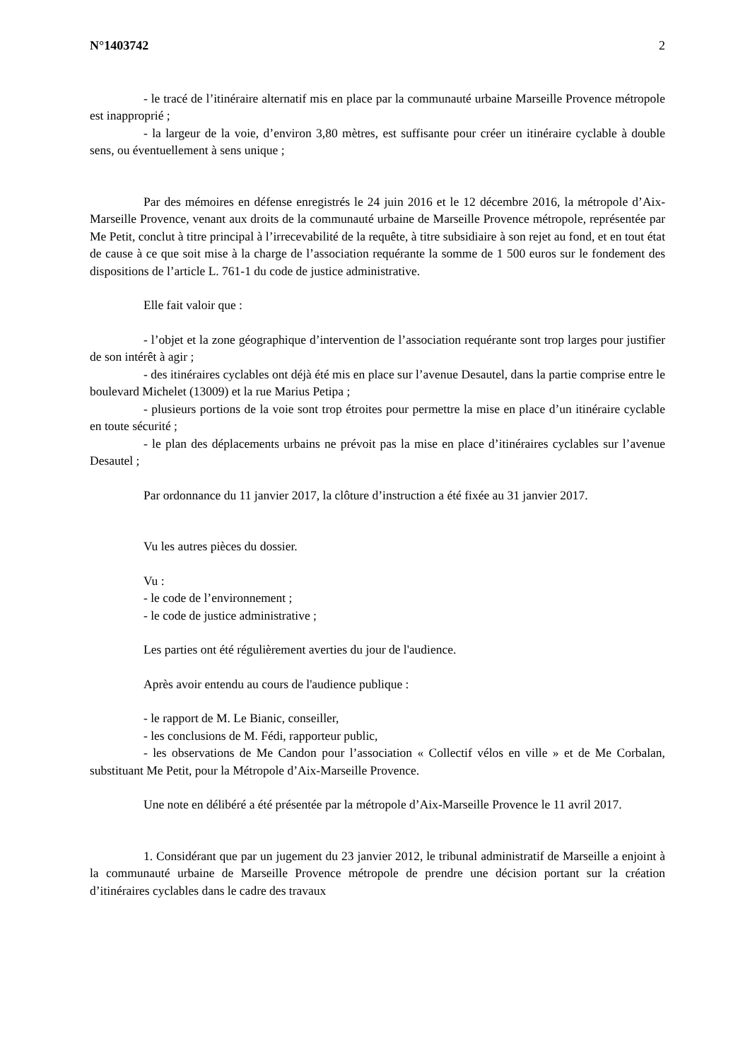N°1403742 2
- le tracé de l’itinéraire alternatif mis en place par la communauté urbaine Marseille Provence métropole est inapproprié ;
- la largeur de la voie, d’environ 3,80 mètres, est suffisante pour créer un itinéraire cyclable à double sens, ou éventuellement à sens unique ;
Par des mémoires en défense enregistrés le 24 juin 2016 et le 12 décembre 2016, la métropole d’Aix-Marseille Provence, venant aux droits de la communauté urbaine de Marseille Provence métropole, représentée par Me Petit, conclut à titre principal à l’irrecevabilité de la requête, à titre subsidiaire à son rejet au fond, et en tout état de cause à ce que soit mise à la charge de l’association requérante la somme de 1 500 euros sur le fondement des dispositions de l’article L. 761-1 du code de justice administrative.
Elle fait valoir que :
- l’objet et la zone géographique d’intervention de l’association requérante sont trop larges pour justifier de son intérêt à agir ;
- des itinéraires cyclables ont déjà été mis en place sur l’avenue Desautel, dans la partie comprise entre le boulevard Michelet (13009) et la rue Marius Petipa ;
- plusieurs portions de la voie sont trop étroites pour permettre la mise en place d’un itinéraire cyclable en toute sécurité ;
- le plan des déplacements urbains ne prévoit pas la mise en place d’itinéraires cyclables sur l’avenue Desautel ;
Par ordonnance du 11 janvier 2017, la clôture d’instruction a été fixée au 31 janvier 2017.
Vu les autres pièces du dossier.
Vu :
- le code de l’environnement ;
- le code de justice administrative ;
Les parties ont été régulièrement averties du jour de l'audience.
Après avoir entendu au cours de l'audience publique :
- le rapport de M. Le Bianic, conseiller,
- les conclusions de M. Fédi, rapporteur public,
- les observations de Me Candon pour l’association « Collectif vélos en ville » et de Me Corbalan, substituant Me Petit, pour la Métropole d’Aix-Marseille Provence.
Une note en délibéré a été présentée par la métropole d’Aix-Marseille Provence le 11 avril 2017.
1. Considérant que par un jugement du 23 janvier 2012, le tribunal administratif de Marseille a enjoint à la communauté urbaine de Marseille Provence métropole de prendre une décision portant sur la création d’itinéraires cyclables dans le cadre des travaux